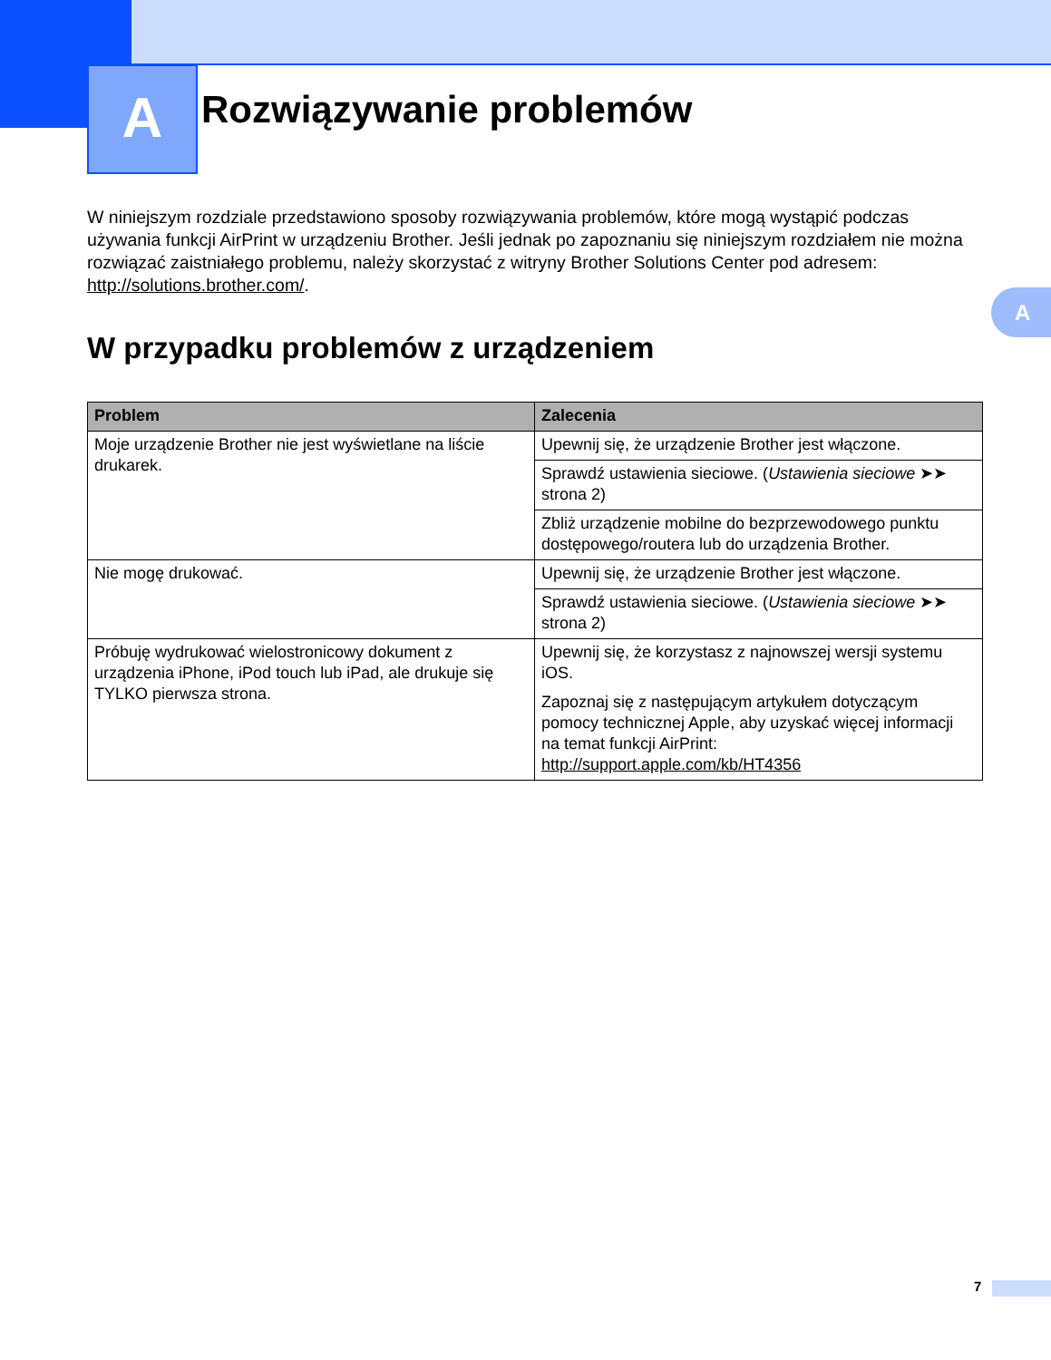A
Rozwiązywanie problemów
A
W niniejszym rozdziale przedstawiono sposoby rozwiązywania problemów, które mogą wystąpić podczas używania funkcji AirPrint w urządzeniu Brother. Jeśli jednak po zapoznaniu się niniejszym rozdziałem nie można rozwiązać zaistniałego problemu, należy skorzystać z witryny Brother Solutions Center pod adresem: http://solutions.brother.com/.
W przypadku problemów z urządzeniem
| Problem | Zalecenia |
| --- | --- |
| Moje urządzenie Brother nie jest wyświetlane na liście drukarek. | Upewnij się, że urządzenie Brother jest włączone. |
| | Sprawdź ustawienia sieciowe. ( Ustawienia sieciowe ➤➤ strona 2) |
| | Zbliż urządzenie mobilne do bezprzewodowego punktu dostępowego/routera lub do urządzenia Brother. |
| Nie mogę drukować. | Upewnij się, że urządzenie Brother jest włączone. |
| | Sprawdź ustawienia sieciowe. ( Ustawienia sieciowe ➤➤ strona 2) |
| Próbuję wydrukować wielostronicowy dokument z urządzenia iPhone, iPod touch lub iPad, ale drukuje się TYLKO pierwsza strona. | Upewnij się, że korzystasz z najnowszej wersji systemu iOS. Zapoznaj się z następującym artykułem dotyczącym pomocy technicznej Apple, aby uzyskać więcej informacji na temat funkcji AirPrint: http://support.apple.com/kb/HT4356 |
7